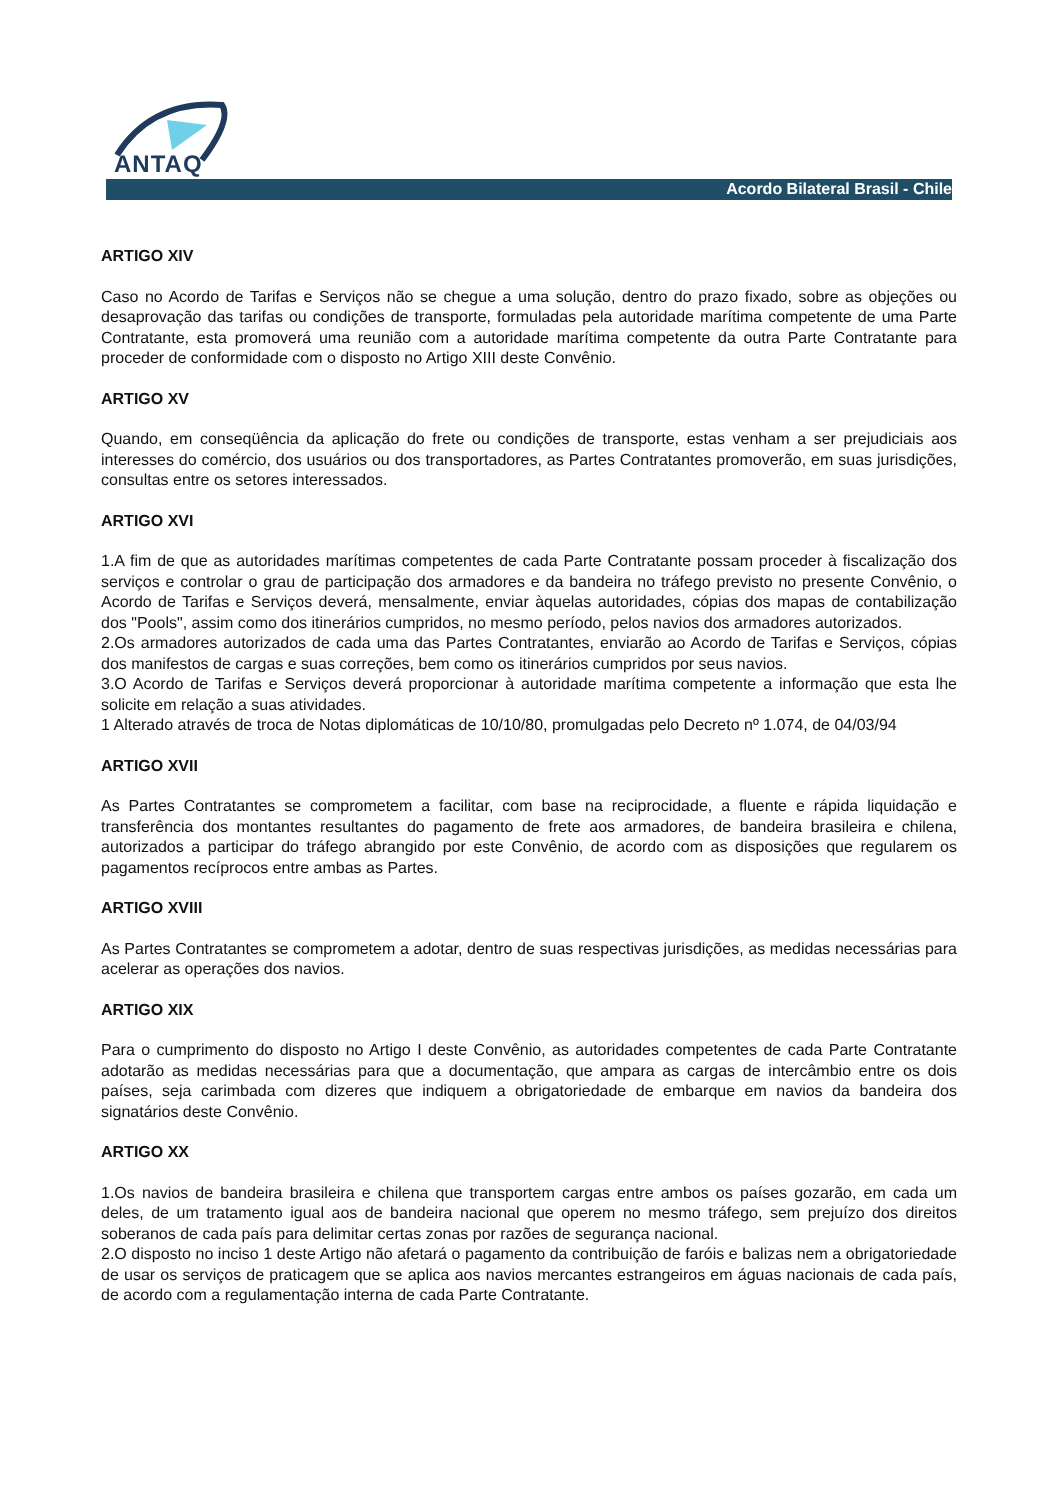ANTAQ
Acordo Bilateral Brasil - Chile
ARTIGO XIV
Caso no Acordo de Tarifas e Serviços não se chegue a uma solução, dentro do prazo fixado, sobre as objeções ou desaprovação das tarifas ou condições de transporte, formuladas pela autoridade marítima competente de uma Parte Contratante, esta promoverá uma reunião com a autoridade marítima competente da outra Parte Contratante para proceder de conformidade com o disposto no Artigo XIII deste Convênio.
ARTIGO XV
Quando, em conseqüência da aplicação do frete ou condições de transporte, estas venham a ser prejudiciais aos interesses do comércio, dos usuários ou dos transportadores, as Partes Contratantes promoverão, em suas jurisdições, consultas entre os setores interessados.
ARTIGO XVI
1.A fim de que as autoridades marítimas competentes de cada Parte Contratante possam proceder à fiscalização dos serviços e controlar o grau de participação dos armadores e da bandeira no tráfego previsto no presente Convênio, o Acordo de Tarifas e Serviços deverá, mensalmente, enviar àquelas autoridades, cópias dos mapas de contabilização dos "Pools", assim como dos itinerários cumpridos, no mesmo período, pelos navios dos armadores autorizados.
2.Os armadores autorizados de cada uma das Partes Contratantes, enviarão ao Acordo de Tarifas e Serviços, cópias dos manifestos de cargas e suas correções, bem como os itinerários cumpridos por seus navios.
3.O Acordo de Tarifas e Serviços deverá proporcionar à autoridade marítima competente a informação que esta lhe solicite em relação a suas atividades.
1 Alterado através de troca de Notas diplomáticas de 10/10/80, promulgadas pelo Decreto nº 1.074, de 04/03/94
ARTIGO XVII
As Partes Contratantes se comprometem a facilitar, com base na reciprocidade, a fluente e rápida liquidação e transferência dos montantes resultantes do pagamento de frete aos armadores, de bandeira brasileira e chilena, autorizados a participar do tráfego abrangido por este Convênio, de acordo com as disposições que regularem os pagamentos recíprocos entre ambas as Partes.
ARTIGO XVIII
As Partes Contratantes se comprometem a adotar, dentro de suas respectivas jurisdições, as medidas necessárias para acelerar as operações dos navios.
ARTIGO XIX
Para o cumprimento do disposto no Artigo I deste Convênio, as autoridades competentes de cada Parte Contratante adotarão as medidas necessárias para que a documentação, que ampara as cargas de intercâmbio entre os dois países, seja carimbada com dizeres que indiquem a obrigatoriedade de embarque em navios da bandeira dos signatários deste Convênio.
ARTIGO XX
1.Os navios de bandeira brasileira e chilena que transportem cargas entre ambos os países gozarão, em cada um deles, de um tratamento igual aos de bandeira nacional que operem no mesmo tráfego, sem prejuízo dos direitos soberanos de cada país para delimitar certas zonas por razões de segurança nacional.
2.O disposto no inciso 1 deste Artigo não afetará o pagamento da contribuição de faróis e balizas nem a obrigatoriedade de usar os serviços de praticagem que se aplica aos navios mercantes estrangeiros em águas nacionais de cada país, de acordo com a regulamentação interna de cada Parte Contratante.